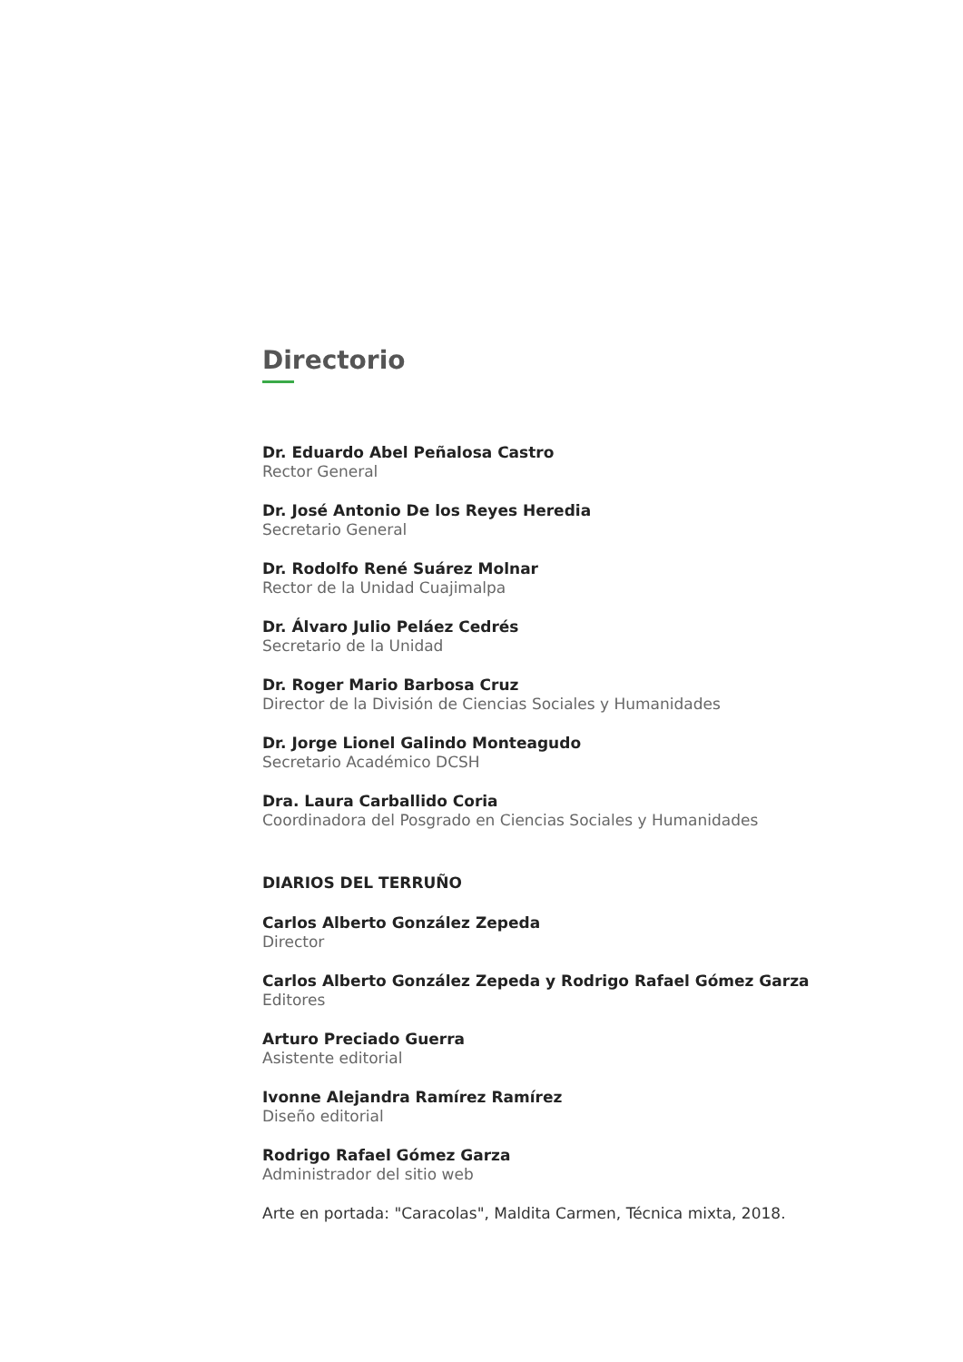Directorio
Dr. Eduardo Abel Peñalosa Castro
Rector General
Dr. José Antonio De los Reyes Heredia
Secretario General
Dr. Rodolfo René Suárez Molnar
Rector de la Unidad Cuajimalpa
Dr. Álvaro Julio Peláez Cedrés
Secretario de la Unidad
Dr. Roger Mario Barbosa Cruz
Director de la División de Ciencias Sociales y Humanidades
Dr. Jorge Lionel Galindo Monteagudo
Secretario Académico DCSH
Dra. Laura Carballido Coria
Coordinadora del Posgrado en Ciencias Sociales y Humanidades
DIARIOS DEL TERRUÑO
Carlos Alberto González Zepeda
Director
Carlos Alberto González Zepeda y Rodrigo Rafael Gómez Garza
Editores
Arturo Preciado Guerra
Asistente editorial
Ivonne Alejandra Ramírez Ramírez
Diseño editorial
Rodrigo Rafael Gómez Garza
Administrador del sitio web
Arte en portada: "Caracolas", Maldita Carmen, Técnica mixta, 2018.